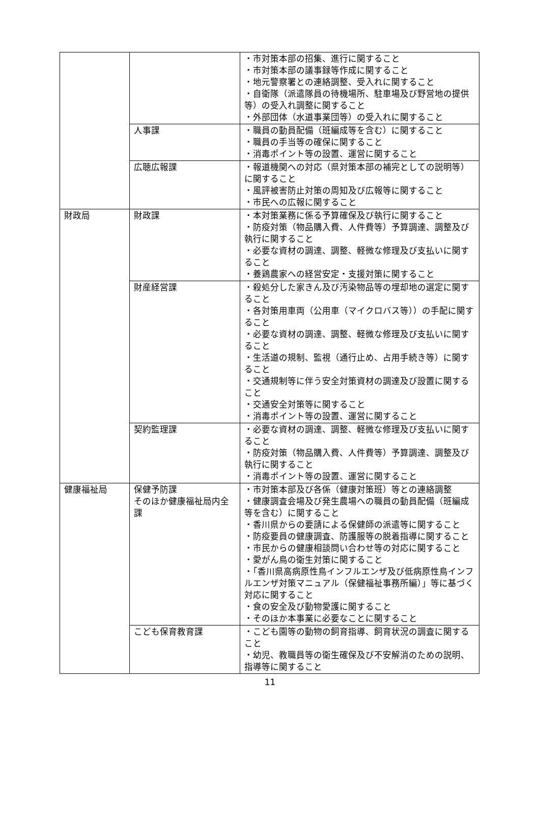| | | ・市対策本部の招集、進行に関すること ・市対策本部の議事録等作成に関すること ・地元警察署との連絡調整、受入れに関すること ・自衛隊（派遣隊員の待機場所、駐車場及び野営地の提供等）の受入れ調整に関すること ・外部団体（水道事業団等）の受入れに関すること |
| | 人事課 | ・職員の動員配備（班編成等を含む）に関すること ・職員の手当等の確保に関すること ・消毒ポイント等の設置、運営に関すること |
| | 広聴広報課 | ・報道機関への対応（県対策本部の補完としての説明等）に関すること ・風評被害防止対策の周知及び広報等に関すること ・市民への広報に関すること |
| 財政局 | 財政課 | ・本対策業務に係る予算確保及び執行に関すること ・防疫対策（物品購入費、人件費等）予算調達、調整及び執行に関すること ・必要な資材の調達、調整、軽微な修理及び支払いに関すること ・養鶏農家への経営安定・支援対策に関すること |
| | 財産経営課 | ・殺処分した家きん及び汚染物品等の埋却地の選定に関すること ・各対策用車両（公用車（マイクロバス等））の手配に関すること ・必要な資材の調達、調整、軽微な修理及び支払いに関すること ・生活道の規制、監視（通行止め、占用手続き等）に関すること ・交通規制等に伴う安全対策資材の調達及び設置に関すること ・交通安全対策等に関すること ・消毒ポイント等の設置、運営に関すること |
| | 契約監理課 | ・必要な資材の調達、調整、軽微な修理及び支払いに関すること ・防疫対策（物品購入費、人件費等）予算調達、調整及び執行に関すること ・消毒ポイント等の設置、運営に関すること |
| 健康福祉局 | 保健予防課 そのほか健康福祉局内全課 | ・市対策本部及び各係（健康対策班）等との連絡調整 ・健康調査会場及び発生農場への職員の動員配備（班編成等を含む）に関すること ・香川県からの要請による保健師の派遣等に関すること ・防疫要員の健康調査、防護服等の脱着指導に関すること ・市民からの健康相談問い合わせ等の対応に関すること ・愛がん鳥の衛生対策に関すること ・「香川県高病原性鳥インフルエンザ及び低病原性鳥インフルエンザ対策マニュアル（保健福祉事務所編）」等に基づく対応に関すること ・食の安全及び動物愛護に関すること ・そのほか本事業に必要なことに関すること |
| | こども保育教育課 | ・こども園等の動物の飼育指導、飼育状況の調査に関すること ・幼児、教職員等の衛生確保及び不安解消のための説明、指導等に関すること |
11